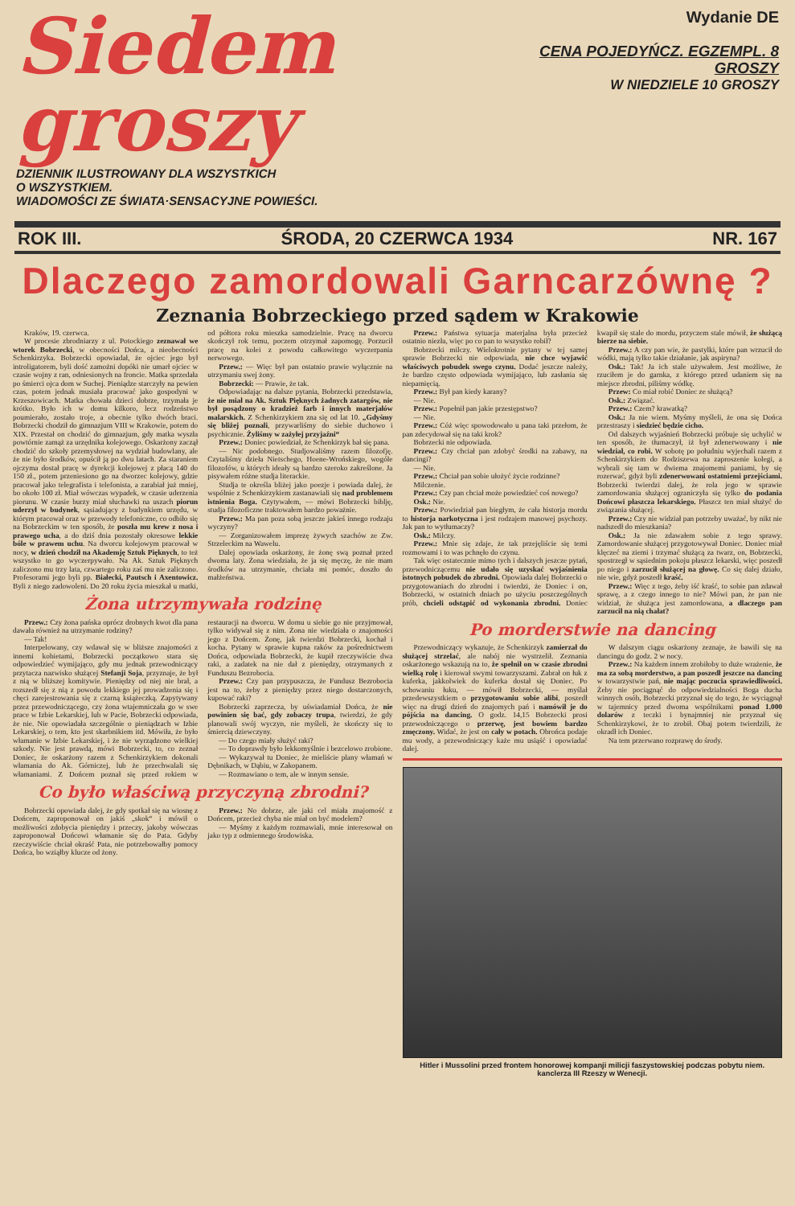Siedem groszy
DZIENNIK ILUSTROWANY DLA WSZYSTKICH
O WSZYSTKIEM.
WIADOMOŚCI ZE ŚWIATA·SENSACYJNE POWIEŚCI.
Wydanie DE
CENA POJEDYŃCZ. EGZEMPL. 8 GROSZY
W NIEDZIELE 10 GROSZY
ROK III. ŚRODA, 20 CZERWCA 1934 NR. 167
Dlaczego zamordowali Garncarzównę ?
Zeznania Bobrzeckiego przed sądem w Krakowie
Kraków, 19. czerwca.
W procesie zbrodniarzy z ul. Potockiego zeznawał we wtorek Bobrzecki, w obecności Dońca, a nieobecności Schenkirzyka. Bobrzecki opowiadał, że ojciec jego był introligatorem, byli dość zamożni dopóki nie umarł ojciec w czasie wojny z ran, odniesionych na froncie. Matka sprzedała po śmierci ojca dom w Suchej. Pieniądze starczyły na pewien czas, potem jednak musiała pracować jako gospodyni w Krzeszowicach. Matka chowała dzieci dobrze, trzymała je krótko. Było ich w domu kilkoro, lecz rodzeństwo poumierało, zostało troje, a obecnie tylko dwóch braci. Bobrzecki chodził do gimnazjum VIII w Krakowie, potem do XIX. Przestał on chodzić do gimnazjum, gdy matka wyszła powtórnie zamąż za urzędnika kolejowego. Oskarżony zaczął chodzić do szkoły przemysłowej na wydział budowlany, ale że nie było środków, opuścił ją po dwu latach. Za staraniem ojczyma dostał pracę w dyrekcji kolejowej z płacą 140 do 150 zł., potem przeniesiono go na dworzec kolejowy, gdzie pracował jako telegrafista i telefonista, a zarabiał już mniej, bo około 100 zł. Miał wówczas wypadek, w czasie uderzenia piorunu. W czasie burzy miał słuchawki na uszach piorun uderzył w budynek, sąsiadujący z budynkiem urzędu, w którym pracował oraz w przewody telefoniczne, co odbiło się na Bobrzeckim w ten sposób, że poszła mu krew z nosa i prawego ucha, a do dziś dnia pozostały okresowe lekkie bóle w prawem uchu. Na dworcu kolejowym pracował w nocy, w dzień chodził na Akademję Sztuk Pięknych, to też wszystko to go wyczerpywało. Na Ak. Sztuk Pięknych zaliczono mu trzy lata, czwartego roku zaś mu nie zaliczono. Profesorami jego byli pp. Białecki, Pautsch i Axentowicz. Byli z niego zadowoleni. Do 20 roku życia mieszkał u matki, od półtora roku mieszka samodzielnie. Pracę na dworcu skończył rok temu, poczem otrzymał zapomogę. Porzucił pracę na kolei z powodu całkowitego wyczerpania nerwowego.
Przew.: — Więc był pan ostatnio prawie wyłącznie na utrzymaniu swej żony.
Bobrzecki: — Prawie, że tak.
Odpowiadając na dalsze pytania, Bobrzecki przedstawia, że nie miał na Ak. Sztuk Pięknych żadnych zatargów, nie był posądzony o kradzież farb i innych materjałów malarskich. Z Schenkirzykiem zna się od lat 10. „Gdyśmy się bliżej poznali, przywarliśmy do siebie duchowo i psychicznie. Żyliśmy w zażyłej przyjaźni“
Przew.: Doniec powiedział, że Schenkirzyk bał się pana.
— Nic podobnego. Studjowaliśmy razem filozofję. Czytaliśmy dzieła Nietschego, Hoene-Wrońskiego, wogóle filozofów, u których ideały są bardzo szeroko zakreślone. Ja pisywałem różne studja literackie.
Studja te określa bliżej jako poezje i powiada dalej, że wspólnie z Schenkirzykiem zastanawiali się nad problemem istnienia Boga. Czytywałem, — mówi Bobrzecki biblję, studja filozoficzne traktowałem bardzo poważnie.
Przew.: Ma pan poza sobą jeszcze jakieś innego rodzaju wyczyny?
— Zorganizowałem imprezę żywych szachów ze Zw. Strzeleckim na Wawelu.
Dalej opowiada oskarżony, że żonę swą poznał przed dwoma laty. Żona wiedziała, że ja się męczę, że nie mam środków na utrzymanie, chciała mi pomóc, doszło do małżeństwa.
Żona utrzymywała rodzinę
Przew.: Czy żona pańska oprócz drobnych kwot dla pana dawała również na utrzymanie rodziny?
— Tak!
Interpelowany, czy wdawał się w bliższe znajomości z innemi kobietami, Bobrzecki początkowo stara się odpowiedzieć wymijająco, gdy mu jednak przewodniczący przytacza nazwisko służącej Stefanji Soja, przyznaje, że był z nią w bliższej komitywie. Pieniędzy od niej nie brał, a rozszedł się z nią z powodu lekkiego jej prowadzenia się i chęci zarejestrowania się z czarną książeczką. Zapytywany przez przewodniczącego, czy żona wtajemniczała go w swe prace w Izbie Lekarskiej, lub w Pacie, Bobrzecki odpowiada, że nie. Nie opowiadała szczególnie o pieniądzach w Izbie Lekarskiej, o tem, kto jest skarbnikiem itd. Mówiła, że było włamanie w Izbie Lekarskiej, i że nie wyrządzono wielkiej szkody. Nie jest prawdą, mówi Bobrzecki, to, co zeznał Doniec, że oskarżony razem z Schenkirzykiem dokonali włamania do Ak. Górniczej, lub że przechwalali się włamaniami. Z Dońcem poznał się przed rokiem w restauracji na dworcu. W domu u siebie go nie przyjmował, tylko widywał się z nim. Żona nie wiedziała o znajomości jego z Dońcem. Żonę, jak twierdzi Bobrzecki, kochał i kocha. Pytany w sprawie kupna raków za pośrednictwem Dońca, odpowiada Bobrzecki, że kupił rzeczywiście dwa raki, a zadatek na nie dał z pieniędzy, otrzymanych z Funduszu Bezrobocia.
Przew.: Czy pan przypuszcza, że Fundusz Bezrobocia jest na to, żeby z pieniędzy przez niego dostarczonych, kupować raki?
Bobrzecki zaprzecza, by uświadamiał Dońca, że nie powinien się bać, gdy zobaczy trupa, twierdzi, że gdy planowali swój wyczyn, nie myśleli, że skończy się to śmiercią dziewczyny.
— Do czego miały służyć raki?
— To doprawdy było lekkomyślnie i bezcelowo zrobione.
— Wykazywał tu Doniec, że mieliście plany włamań w Dębnikach, w Dąbiu, w Zakopanem.
— Rozmawiano o tem, ale w innym sensie.
Co było właściwą przyczyną zbrodni?
Bobrzecki opowiada dalej, że gdy spotkał się na wiosnę z Dońcem, zaproponował on jakiś „skok“ i mówił o możliwości zdobycia pieniędzy i przeczy, jakoby wówczas zaproponował Dońcowi włamanie się do Pata. Gdyby rzeczywiście chciał okraść Pata, nie potrzebowałby pomocy Dońca, bo wziąłby klucze od żony.
Przew.: No dobrze, ale jaki cel miała znajomość z Dońcem, przecież chyba nie miał on być modelem?
— Myśmy z każdym rozmawiali, mnie interesował on jako typ z odmiennego środowiska.
Przew.: Państwa sytuacja materjalna była przecież ostatnio niezła, więc po co pan to wszystko robił?
Bobrzecki milczy. Wielokrotnie pytany w tej samej sprawie Bobrzecki nie odpowiada, nie chce wyjawić właściwych pobudek swego czynu. Dodać jeszcze należy, że bardzo często odpowiada wymijająco, lub zasłania się niepamięcią.
Przew.: Był pan kiedy karany?
— Nie.
Przew.: Popełnił pan jakie przestępstwo?
— Nie.
Przew.: Cóż więc spowodowało u pana taki przełom, że pan zdecydował się na taki krok?
Bobrzecki nie odpowiada.
Przew.: Czy chciał pan zdobyć środki na zabawy, na dancingi?
— Nie.
Przew.: Chciał pan sobie ułożyć życie rodzinne?
Milczenie.
Przew.: Czy pan chciał może powiedzieć coś nowego?
Osk.: Nie.
Przew.: Powiedział pan biegłym, że cała historja mordu to historja narkotyczna i jest rodzajem masowej psychozy. Jak pan to wytłumaczy?
Osk.: Milczy.
Przew.: Mnie się zdaje, że tak przejęliście się temi rozmowami i to was pchnęło do czynu.
Tak więc ostatecznie mimo tych i dalszych jeszcze pytań, przewodniczącemu nie udało się uzyskać wyjaśnienia istotnych pobudek do zbrodni. Opowiada dalej Bobrzecki o przygotowaniach do zbrodni i twierdzi, że Doniec i on, Bobrzecki, w ostatnich dniach po użyciu poszczególnych prób, chcieli odstąpić od wykonania zbrodni. Doniec kwapił się stale do mordu, przyczem stale mówił, że służącą bierze na siebie.
Przew.: A czy pan wie, że pastylki, które pan wrzucił do wódki, mają tylko takie działanie, jak aspiryna?
Osk.: Tak! Ja ich stale używałem. Jest możliwe, że rzuciłem je do garnka, z którego przed udaniem się na miejsce zbrodni, piliśmy wódkę.
Przew: Co miał robić Doniec ze służącą?
Osk.: Związać.
Przew.: Czem? krawatką?
Osk.: Ja nie wiem. Myśmy myśleli, że ona się Dońca przestraszy i siedzieć będzie cicho.
Od dalszych wyjaśnień Bobrzecki próbuje się uchylić w ten sposób, że tłumaczył, iż był zdenerwowany i nie wiedział, co robi. W sobotę po południu wyjechali razem z Schenkirzykiem do Rodziszewa na zaproszenie kolegi, a wybrali się tam w dwiema znajomemi paniami, by się rozerwać, gdyż byli zdenerwowani ostatniemi przejściami. Bobrzecki twierdzi dalej, że rola jego w sprawie zamordowania służącej ograniczyła się tylko do podania Dońcowi płaszcza lekarskiego. Płaszcz ten miał służyć do związania służącej.
Przew.: Czy nie widział pan potrzeby uważać, by nikt nie nadszedł do mieszkania?
Osk.: Ja nie zdawałem sobie z tego sprawy. Zamordowanie służącej przygotowywał Doniec. Doniec miał klęczeć na ziemi i trzymać służącą za twarz, on, Bobrzecki, spostrzegł w sąsiednim pokoju płaszcz lekarski, więc poszedł po niego i zarzucił służącej na głowę. Co się dalej działo, nie wie, gdyż poszedł kraść.
Przew.: Więc z tego, żeby iść kraść, to sobie pan zdawał sprawę, a z czego innego to nie? Mówi pan, że pan nie widział, że służąca jest zamordowana, a dlaczego pan zarzucił na nią chałat?
Po morderstwie na dancing
Przewodniczący wykazuje, że Schenkirzyk zamierzał do służącej strzelać, ale nabój nie wystrzelił. Zeznania oskarżonego wskazują na to, że spełnił on w czasie zbrodni wielką rolę i kierował swymi towarzyszami. Zabrał on łuk z kuferka, jakkolwiek do kuferka dostał się Doniec. Po schowaniu łuku, — mówił Bobrzecki, — myślał przedewszystkiem o przygotowaniu sobie alibi, poszedł więc na drugi dzień do znajomych pań i namówił je do pójścia na dancing. O godz. 14,15 Bobrzecki prosi przewodniczącego o przerwę, jest bowiem bardzo zmęczony. Widać, że jest on cały w potach. Obrońca podaje mu wody, a przewodniczący każe mu usiąść i opowiadać dalej.
W dalszym ciągu oskarżony zeznaje, że bawili się na dancingu do godz. 2 w nocy.
Przew.: Na każdem innem zrobiłoby to duże wrażenie, że ma za sobą morderstwo, a pan poszedł jeszcze na dancing w towarzystwie pań, nie mając poczucia sprawiedliwości. Żeby nie pociągnąć do odpowiedzialności Boga ducha winnych osób, Bobrzecki przyznał się do tego, że wyciągnął w tajemnicy przed dwoma wspólnikami ponad 1.000 dolarów z teczki i bynajmniej nie przyznał się Schenkirzykowi, że to zrobił. Obaj potem twierdzili, że okradł ich Doniec.
Na tem przerwano rozprawę do środy.
Hitler i Mussolini przed frontem honorowej kompanji milicji faszystowskiej podczas pobytu niem. kanclerza III Rzeszy w Wenecji.